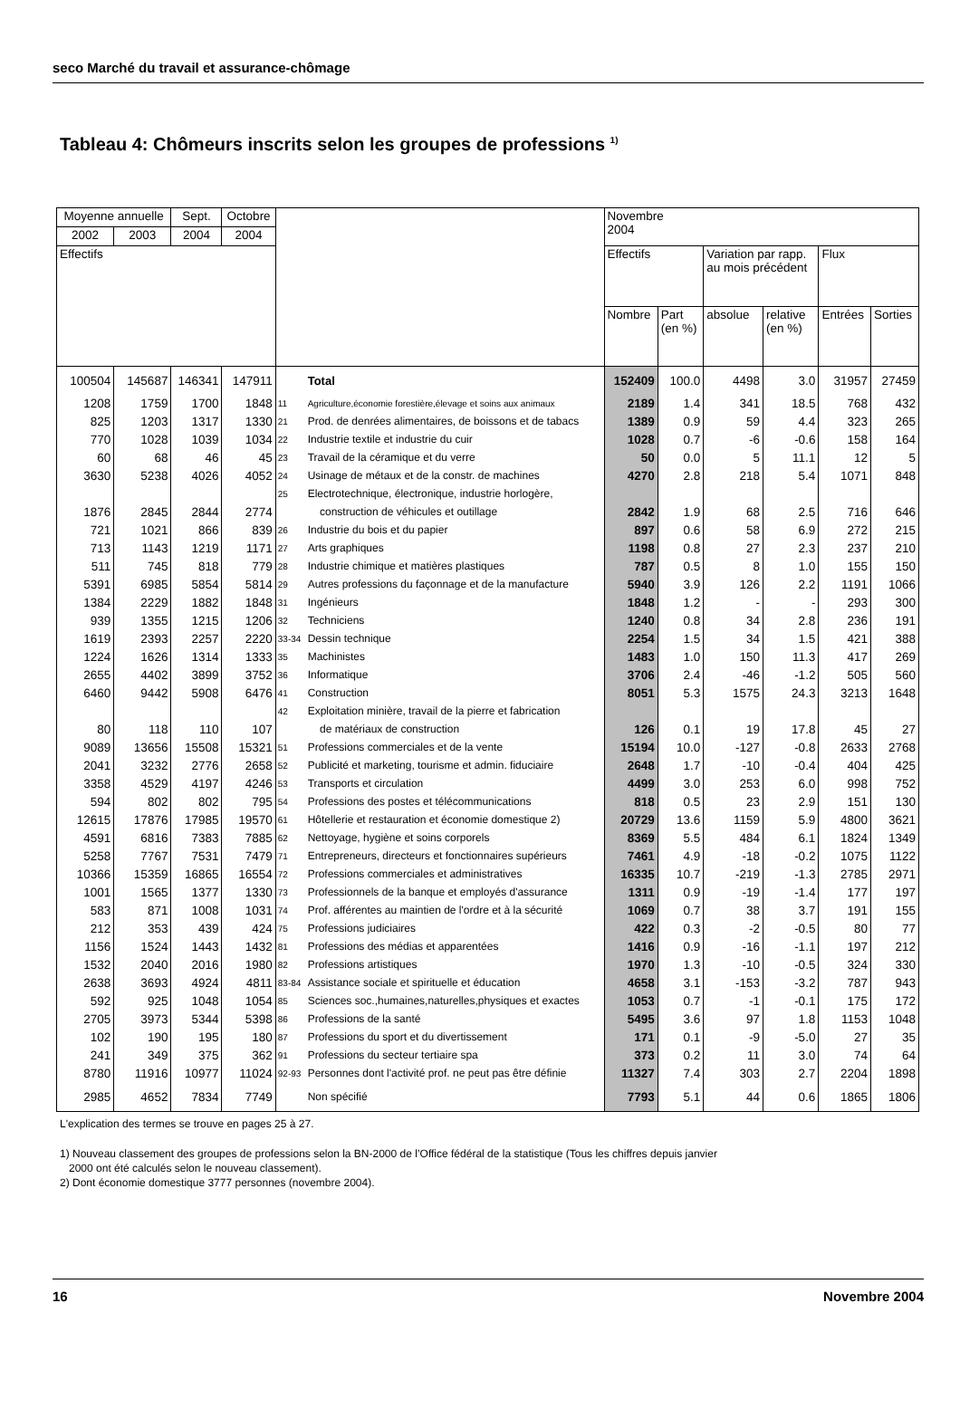seco Marché du travail et assurance-chômage
Tableau 4: Chômeurs inscrits selon les groupes de professions <sup>1)</sup>
| Moyenne annuelle | | Sept. | Octobre | | | Novembre 2004 | | | | | |
| 2002 | 2003 | 2004 | 2004 | | | | | | | | |
| Effectifs | | | | | | Effectifs | | Variation par rapp. au mois précédent | | Flux | |
| | | | | | | Nombre | Part (en %) | absolue | relative (en %) | Entrées | Sorties |
| 100504 | 145687 | 146341 | 147911 | | Total | 152409 | 100.0 | 4498 | 3.0 | 31957 | 27459 |
| 1208 | 1759 | 1700 | 1848 | 11 | Agriculture,économie forestière,élevage et soins aux animaux | 2189 | 1.4 | 341 | 18.5 | 768 | 432 |
| 825 | 1203 | 1317 | 1330 | 21 | Prod. de denrées alimentaires, de boissons et de tabacs | 1389 | 0.9 | 59 | 4.4 | 323 | 265 |
| 770 | 1028 | 1039 | 1034 | 22 | Industrie textile et industrie du cuir | 1028 | 0.7 | -6 | -0.6 | 158 | 164 |
| 60 | 68 | 46 | 45 | 23 | Travail de la céramique et du verre | 50 | 0.0 | 5 | 11.1 | 12 | 5 |
| 3630 | 5238 | 4026 | 4052 | 24 | Usinage de métaux et de la constr. de machines | 4270 | 2.8 | 218 | 5.4 | 1071 | 848 |
| | | | | 25 | Electrotechnique, électronique, industrie horlogère, | | | | | | |
| 1876 | 2845 | 2844 | 2774 | | construction de véhicules et outillage | 2842 | 1.9 | 68 | 2.5 | 716 | 646 |
| 721 | 1021 | 866 | 839 | 26 | Industrie du bois et du papier | 897 | 0.6 | 58 | 6.9 | 272 | 215 |
| 713 | 1143 | 1219 | 1171 | 27 | Arts graphiques | 1198 | 0.8 | 27 | 2.3 | 237 | 210 |
| 511 | 745 | 818 | 779 | 28 | Industrie chimique et matières plastiques | 787 | 0.5 | 8 | 1.0 | 155 | 150 |
| 5391 | 6985 | 5854 | 5814 | 29 | Autres professions du façonnage et de la manufacture | 5940 | 3.9 | 126 | 2.2 | 1191 | 1066 |
| 1384 | 2229 | 1882 | 1848 | 31 | Ingénieurs | 1848 | 1.2 | - | - | 293 | 300 |
| 939 | 1355 | 1215 | 1206 | 32 | Techniciens | 1240 | 0.8 | 34 | 2.8 | 236 | 191 |
| 1619 | 2393 | 2257 | 2220 | 33-34 | Dessin technique | 2254 | 1.5 | 34 | 1.5 | 421 | 388 |
| 1224 | 1626 | 1314 | 1333 | 35 | Machinistes | 1483 | 1.0 | 150 | 11.3 | 417 | 269 |
| 2655 | 4402 | 3899 | 3752 | 36 | Informatique | 3706 | 2.4 | -46 | -1.2 | 505 | 560 |
| 6460 | 9442 | 5908 | 6476 | 41 | Construction | 8051 | 5.3 | 1575 | 24.3 | 3213 | 1648 |
| | | | | 42 | Exploitation minière, travail de la pierre et fabrication | | | | | | |
| 80 | 118 | 110 | 107 | | de matériaux de construction | 126 | 0.1 | 19 | 17.8 | 45 | 27 |
| 9089 | 13656 | 15508 | 15321 | 51 | Professions commerciales et de la vente | 15194 | 10.0 | -127 | -0.8 | 2633 | 2768 |
| 2041 | 3232 | 2776 | 2658 | 52 | Publicité et marketing, tourisme et admin. fiduciaire | 2648 | 1.7 | -10 | -0.4 | 404 | 425 |
| 3358 | 4529 | 4197 | 4246 | 53 | Transports et circulation | 4499 | 3.0 | 253 | 6.0 | 998 | 752 |
| 594 | 802 | 802 | 795 | 54 | Professions des postes et télécommunications | 818 | 0.5 | 23 | 2.9 | 151 | 130 |
| 12615 | 17876 | 17985 | 19570 | 61 | Hôtellerie et restauration et économie domestique 2) | 20729 | 13.6 | 1159 | 5.9 | 4800 | 3621 |
| 4591 | 6816 | 7383 | 7885 | 62 | Nettoyage, hygiène et soins corporels | 8369 | 5.5 | 484 | 6.1 | 1824 | 1349 |
| 5258 | 7767 | 7531 | 7479 | 71 | Entrepreneurs, directeurs et fonctionnaires supérieurs | 7461 | 4.9 | -18 | -0.2 | 1075 | 1122 |
| 10366 | 15359 | 16865 | 16554 | 72 | Professions commerciales et administratives | 16335 | 10.7 | -219 | -1.3 | 2785 | 2971 |
| 1001 | 1565 | 1377 | 1330 | 73 | Professionnels de la banque et employés d'assurance | 1311 | 0.9 | -19 | -1.4 | 177 | 197 |
| 583 | 871 | 1008 | 1031 | 74 | Prof. afférentes au maintien de l'ordre et à la sécurité | 1069 | 0.7 | 38 | 3.7 | 191 | 155 |
| 212 | 353 | 439 | 424 | 75 | Professions judiciaires | 422 | 0.3 | -2 | -0.5 | 80 | 77 |
| 1156 | 1524 | 1443 | 1432 | 81 | Professions des médias et apparentées | 1416 | 0.9 | -16 | -1.1 | 197 | 212 |
| 1532 | 2040 | 2016 | 1980 | 82 | Professions artistiques | 1970 | 1.3 | -10 | -0.5 | 324 | 330 |
| 2638 | 3693 | 4924 | 4811 | 83-84 | Assistance sociale et spirituelle et éducation | 4658 | 3.1 | -153 | -3.2 | 787 | 943 |
| 592 | 925 | 1048 | 1054 | 85 | Sciences soc.,humaines,naturelles,physiques et exactes | 1053 | 0.7 | -1 | -0.1 | 175 | 172 |
| 2705 | 3973 | 5344 | 5398 | 86 | Professions de la santé | 5495 | 3.6 | 97 | 1.8 | 1153 | 1048 |
| 102 | 190 | 195 | 180 | 87 | Professions du sport et du divertissement | 171 | 0.1 | -9 | -5.0 | 27 | 35 |
| 241 | 349 | 375 | 362 | 91 | Professions du secteur tertiaire spa | 373 | 0.2 | 11 | 3.0 | 74 | 64 |
| 8780 | 11916 | 10977 | 11024 | 92-93 | Personnes dont l'activité prof. ne peut pas être définie | 11327 | 7.4 | 303 | 2.7 | 2204 | 1898 |
| 2985 | 4652 | 7834 | 7749 | | Non spécifié | 7793 | 5.1 | 44 | 0.6 | 1865 | 1806 |
L'explication des termes se trouve en pages 25 à 27.
1) Nouveau classement des groupes de professions selon la BN-2000 de l’Office fédéral de la statistique (Tous les chiffres depuis janvier
2000 ont été calculés selon le nouveau classement).
2) Dont économie domestique 3777 personnes (novembre 2004).
16 Novembre 2004